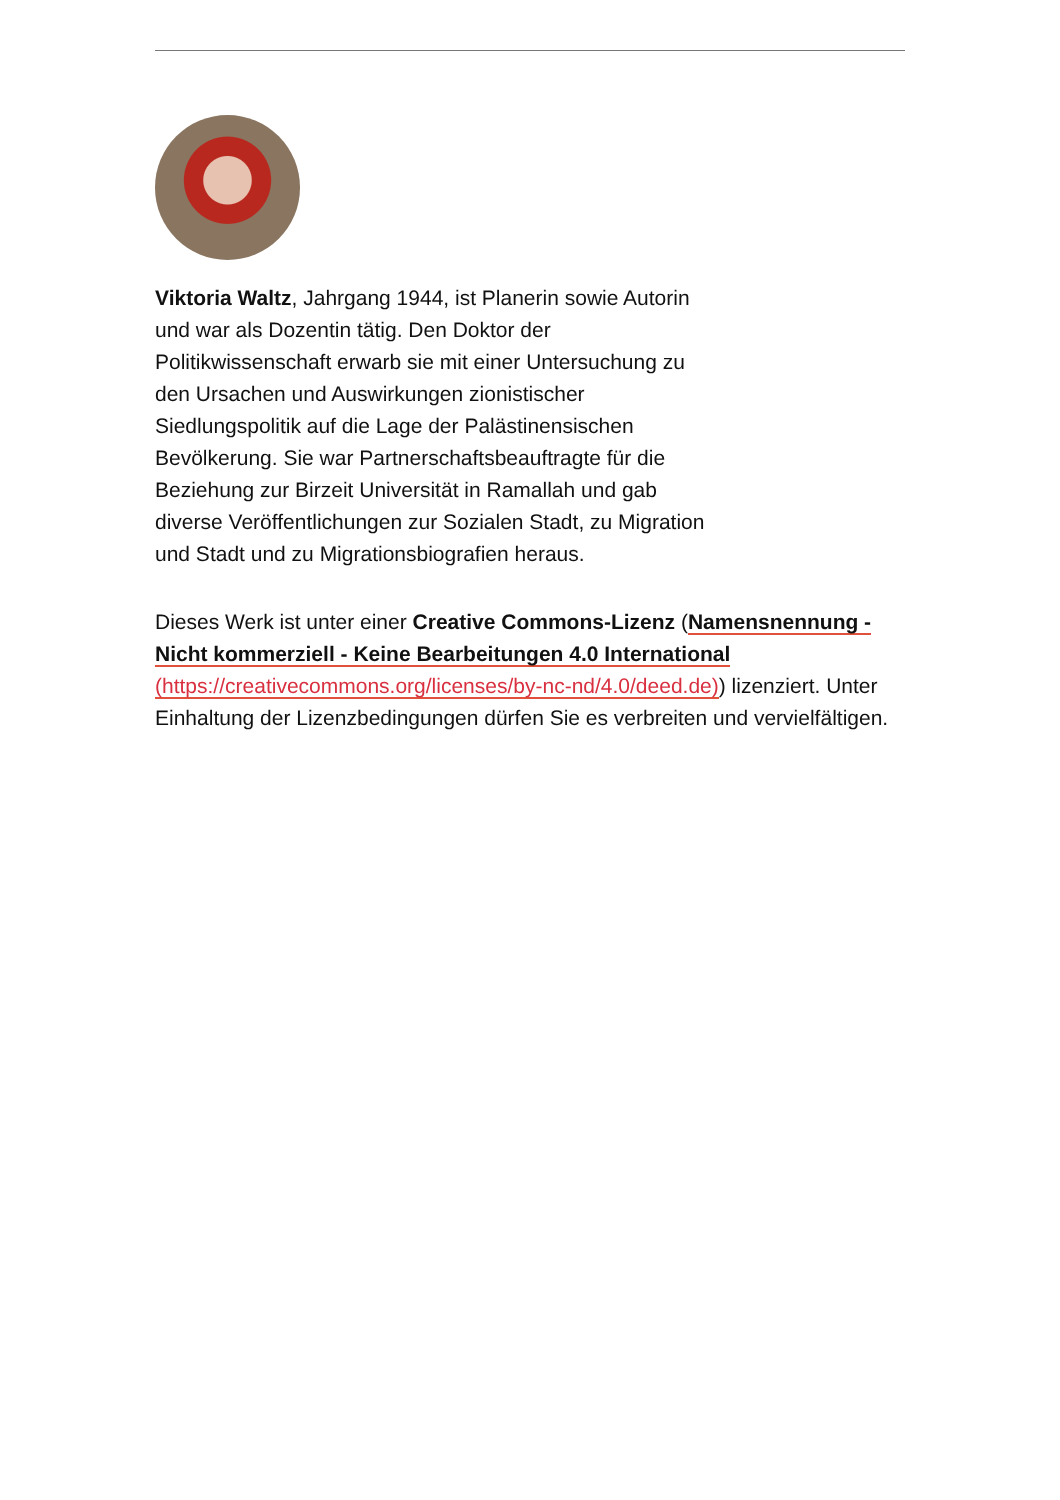Viktoria Waltz, Jahrgang 1944, ist Planerin sowie Autorin und war als Dozentin tätig. Den Doktor der Politikwissenschaft erwarb sie mit einer Untersuchung zu den Ursachen und Auswirkungen zionistischer Siedlungspolitik auf die Lage der Palästinensischen Bevölkerung. Sie war Partnerschaftsbeauftragte für die Beziehung zur Birzeit Universität in Ramallah und gab diverse Veröffentlichungen zur Sozialen Stadt, zu Migration und Stadt und zu Migrationsbiografien heraus.
Dieses Werk ist unter einer Creative Commons-Lizenz (Namensnennung - Nicht kommerziell - Keine Bearbeitungen 4.0 International (https://creativecommons.org/licenses/by-nc-nd/4.0/deed.de)) lizenziert. Unter Einhaltung der Lizenzbedingungen dürfen Sie es verbreiten und vervielfältigen.